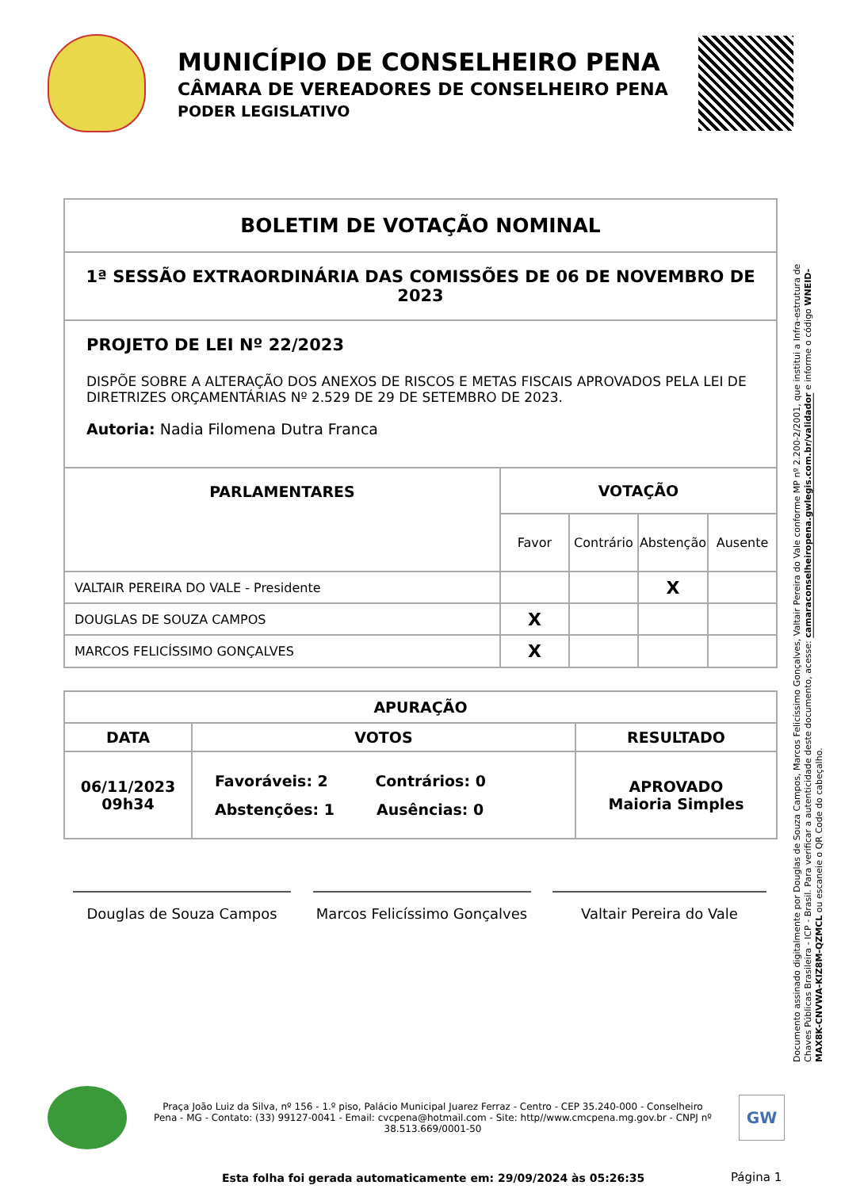MUNICÍPIO DE CONSELHEIRO PENA
CÂMARA DE VEREADORES DE CONSELHEIRO PENA
PODER LEGISLATIVO
BOLETIM DE VOTAÇÃO NOMINAL
1ª SESSÃO EXTRAORDINÁRIA DAS COMISSÕES DE 06 DE NOVEMBRO DE 2023
PROJETO DE LEI Nº 22/2023
DISPÕE SOBRE A ALTERAÇÃO DOS ANEXOS DE RISCOS E METAS FISCAIS APROVADOS PELA LEI DE DIRETRIZES ORÇAMENTÁRIAS Nº 2.529 DE 29 DE SETEMBRO DE 2023.
Autoria: Nadia Filomena Dutra Franca
| PARLAMENTARES | VOTAÇÃO | | | |
| --- | --- | --- | --- | --- |
| | Favor | Contrário | Abstenção | Ausente |
| VALTAIR PEREIRA DO VALE - Presidente | | | X | |
| DOUGLAS DE SOUZA CAMPOS | X | | | |
| MARCOS FELICÍSSIMO GONÇALVES | X | | | |
| APURAÇÃO | | |
| --- | --- | --- |
| DATA | VOTOS | RESULTADO |
| 06/11/2023 09h34 | Favoráveis: 2 Contrários: 0 Abstenções: 1 Ausências: 0 | APROVADO Maioria Simples |
Douglas de Souza Campos Marcos Felicíssimo Gonçalves
Valtair Pereira do Vale
Documento assinado digitalmente por Douglas de Souza Campos, Marcos Felicíssimo Gonçalves, Valtair Pereira do Vale conforme MP nº 2.200-2/2001, que institui a Infra-estrutura de Chaves Públicas Brasileira - ICP - Brasil. Para verificar a autenticidade deste documento, acesse: camaraconselheiropena.gwlegis.com.br/validador e informe o código WNEID-MAX8K-CNVWA-KIZ8M-QZMCL ou escaneie o QR Code do cabeçalho.
Praça João Luiz da Silva, nº 156 - 1.º piso, Palácio Municipal Juarez Ferraz - Centro - CEP 35.240-000 - Conselheiro Pena - MG - Contato: (33) 99127-0041 - Email: cvcpena@hotmail.com - Site: http//www.cmcpena.mg.gov.br - CNPJ nº 38.513.669/0001-50
GW
Esta folha foi gerada automaticamente em: 29/09/2024 às 05:26:35
Página 1